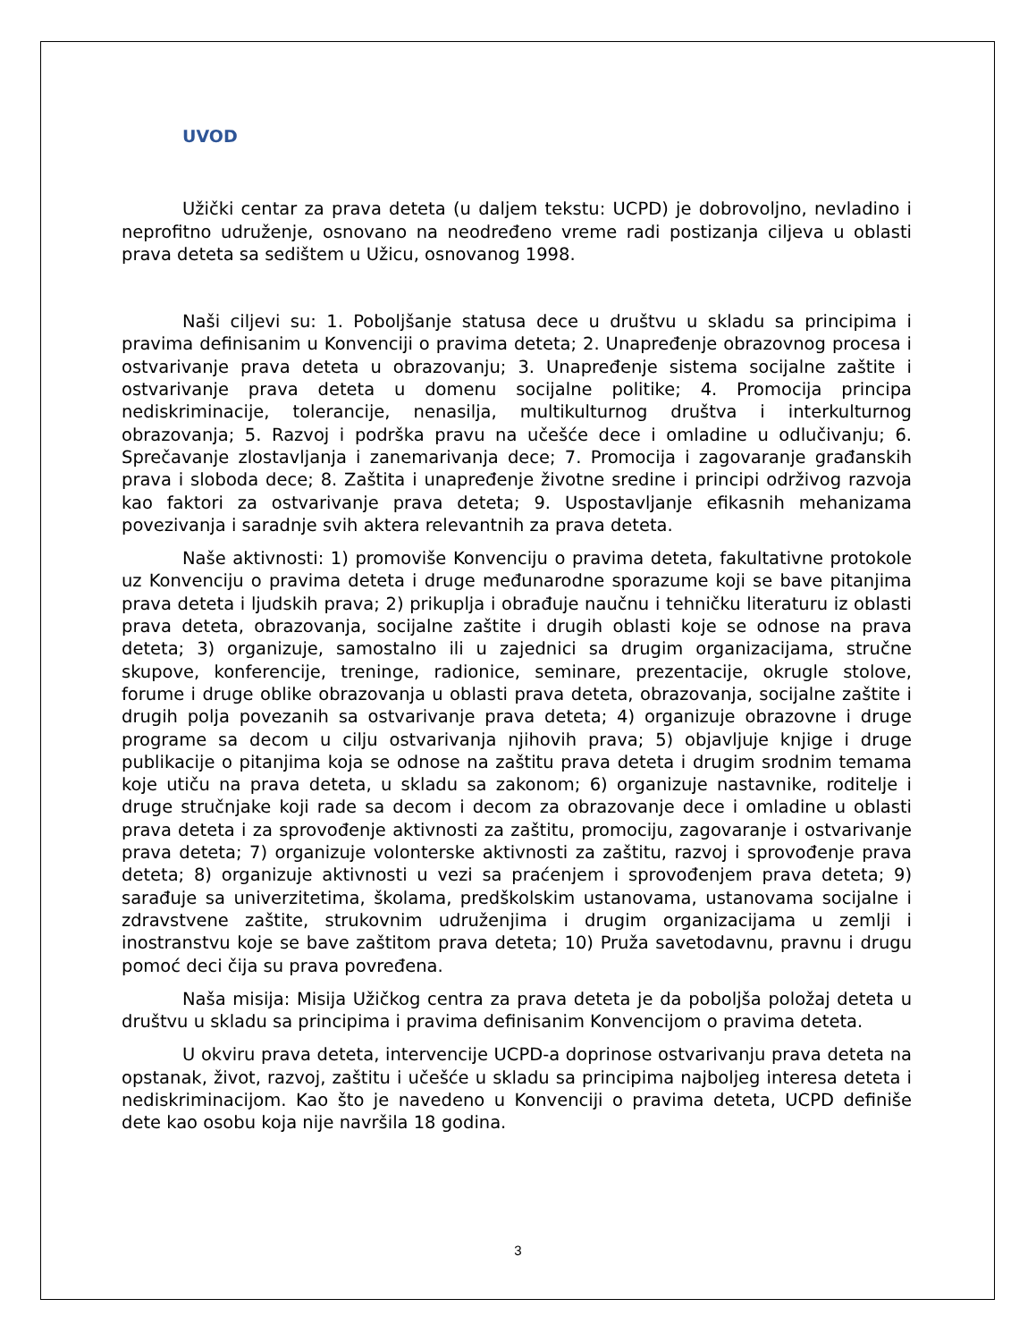UVOD
Užički centar za prava deteta (u daljem tekstu: UCPD) je dobrovoljno, nevladino i neprofitno udruženje, osnovano na neodređeno vreme radi postizanja ciljeva u oblasti prava deteta sa sedištem u Užicu, osnovanog 1998.
Naši ciljevi su: 1. Poboljšanje statusa dece u društvu u skladu sa principima i pravima definisanim u Konvenciji o pravima deteta; 2. Unapređenje obrazovnog procesa i ostvarivanje prava deteta u obrazovanju; 3. Unapređenje sistema socijalne zaštite i ostvarivanje prava deteta u domenu socijalne politike; 4. Promocija principa nediskriminacije, tolerancije, nenasilja, multikulturnog društva i interkulturnog obrazovanja; 5. Razvoj i podrška pravu na učešće dece i omladine u odlučivanju; 6. Sprečavanje zlostavljanja i zanemarivanja dece; 7. Promocija i zagovaranje građanskih prava i sloboda dece; 8. Zaštita i unapređenje životne sredine i principi održivog razvoja kao faktori za ostvarivanje prava deteta; 9. Uspostavljanje efikasnih mehanizama povezivanja i saradnje svih aktera relevantnih za prava deteta.
Naše aktivnosti: 1) promoviše Konvenciju o pravima deteta, fakultativne protokole uz Konvenciju o pravima deteta i druge međunarodne sporazume koji se bave pitanjima prava deteta i ljudskih prava; 2) prikuplja i obrađuje naučnu i tehničku literaturu iz oblasti prava deteta, obrazovanja, socijalne zaštite i drugih oblasti koje se odnose na prava deteta; 3) organizuje, samostalno ili u zajednici sa drugim organizacijama, stručne skupove, konferencije, treninge, radionice, seminare, prezentacije, okrugle stolove, forume i druge oblike obrazovanja u oblasti prava deteta, obrazovanja, socijalne zaštite i drugih polja povezanih sa ostvarivanje prava deteta; 4) organizuje obrazovne i druge programe sa decom u cilju ostvarivanja njihovih prava; 5) objavljuje knjige i druge publikacije o pitanjima koja se odnose na zaštitu prava deteta i drugim srodnim temama koje utiču na prava deteta, u skladu sa zakonom; 6) organizuje nastavnike, roditelje i druge stručnjake koji rade sa decom i decom za obrazovanje dece i omladine u oblasti prava deteta i za sprovođenje aktivnosti za zaštitu, promociju, zagovaranje i ostvarivanje prava deteta; 7) organizuje volonterske aktivnosti za zaštitu, razvoj i sprovođenje prava deteta; 8) organizuje aktivnosti u vezi sa praćenjem i sprovođenjem prava deteta; 9) sarađuje sa univerzitetima, školama, predškolskim ustanovama, ustanovama socijalne i zdravstvene zaštite, strukovnim udruženjima i drugim organizacijama u zemlji i inostranstvu koje se bave zaštitom prava deteta; 10) Pruža savetodavnu, pravnu i drugu pomoć deci čija su prava povređena.
Naša misija: Misija Užičkog centra za prava deteta je da poboljša položaj deteta u društvu u skladu sa principima i pravima definisanim Konvencijom o pravima deteta.
U okviru prava deteta, intervencije UCPD-a doprinose ostvarivanju prava deteta na opstanak, život, razvoj, zaštitu i učešće u skladu sa principima najboljeg interesa deteta i nediskriminacijom. Kao što je navedeno u Konvenciji o pravima deteta, UCPD definiše dete kao osobu koja nije navršila 18 godina.
3